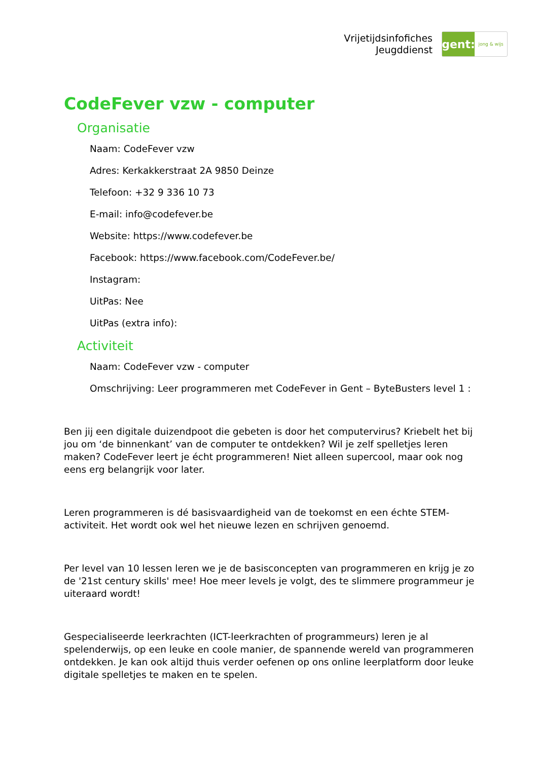Vrijetijdsinfofiches
Jeugddienst
gent:
jong & wijs
CodeFever vzw - computer
Organisatie
Naam: CodeFever vzw
Adres: Kerkakkerstraat 2A 9850 Deinze
Telefoon: +32 9 336 10 73
E-mail: info@codefever.be
Website: https://www.codefever.be
Facebook: https://www.facebook.com/CodeFever.be/
Instagram:
UitPas: Nee
UitPas (extra info):
Activiteit
Naam: CodeFever vzw - computer
Omschrijving: Leer programmeren met CodeFever in Gent – ByteBusters level 1 :
Ben jij een digitale duizendpoot die gebeten is door het computervirus? Kriebelt het bij jou om ‘de binnenkant’ van de computer te ontdekken? Wil je zelf spelletjes leren maken? CodeFever leert je écht programmeren! Niet alleen supercool, maar ook nog eens erg belangrijk voor later.
Leren programmeren is dé basisvaardigheid van de toekomst en een échte STEM-activiteit. Het wordt ook wel het nieuwe lezen en schrijven genoemd.
Per level van 10 lessen leren we je de basisconcepten van programmeren en krijg je zo de '21st century skills' mee! Hoe meer levels je volgt, des te slimmere programmeur je uiteraard wordt!
Gespecialiseerde leerkrachten (ICT-leerkrachten of programmeurs) leren je al spelenderwijs, op een leuke en coole manier, de spannende wereld van programmeren ontdekken. Je kan ook altijd thuis verder oefenen op ons online leerplatform door leuke digitale spelletjes te maken en te spelen.